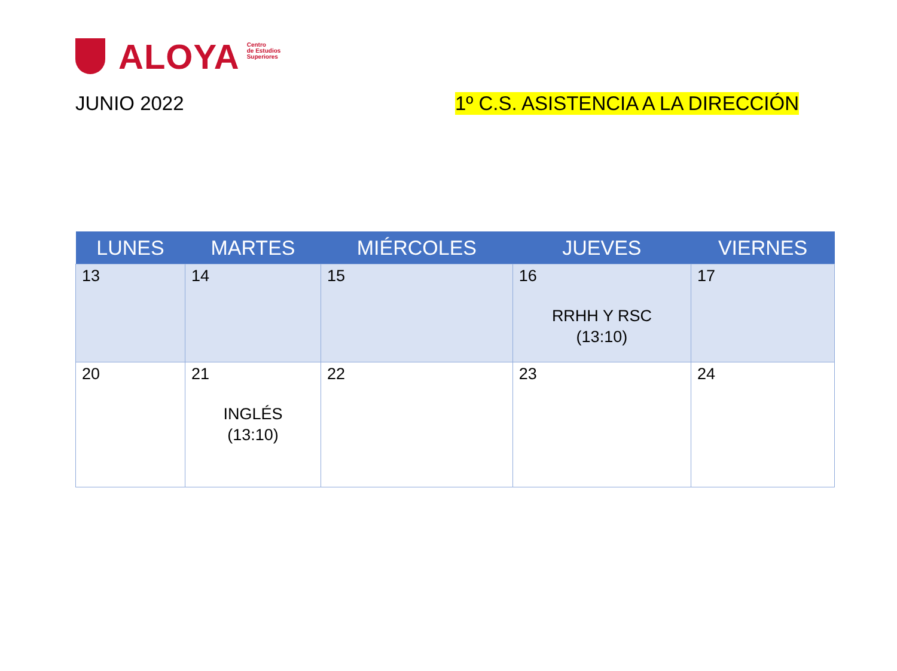ALOYA
Centro
de Estudios
Superiores
JUNIO 2022 1º C.S. ASISTENCIA A LA DIRECCIÓN
| LUNES | MARTES | MIÉRCOLES | JUEVES | VIERNES |
| --- | --- | --- | --- | --- |
| 13 | 14 | 15 | 16 RRHH Y RSC (13:10) | 17 |
| 20 | 21 INGLÉS (13:10) | 22 | 23 | 24 |